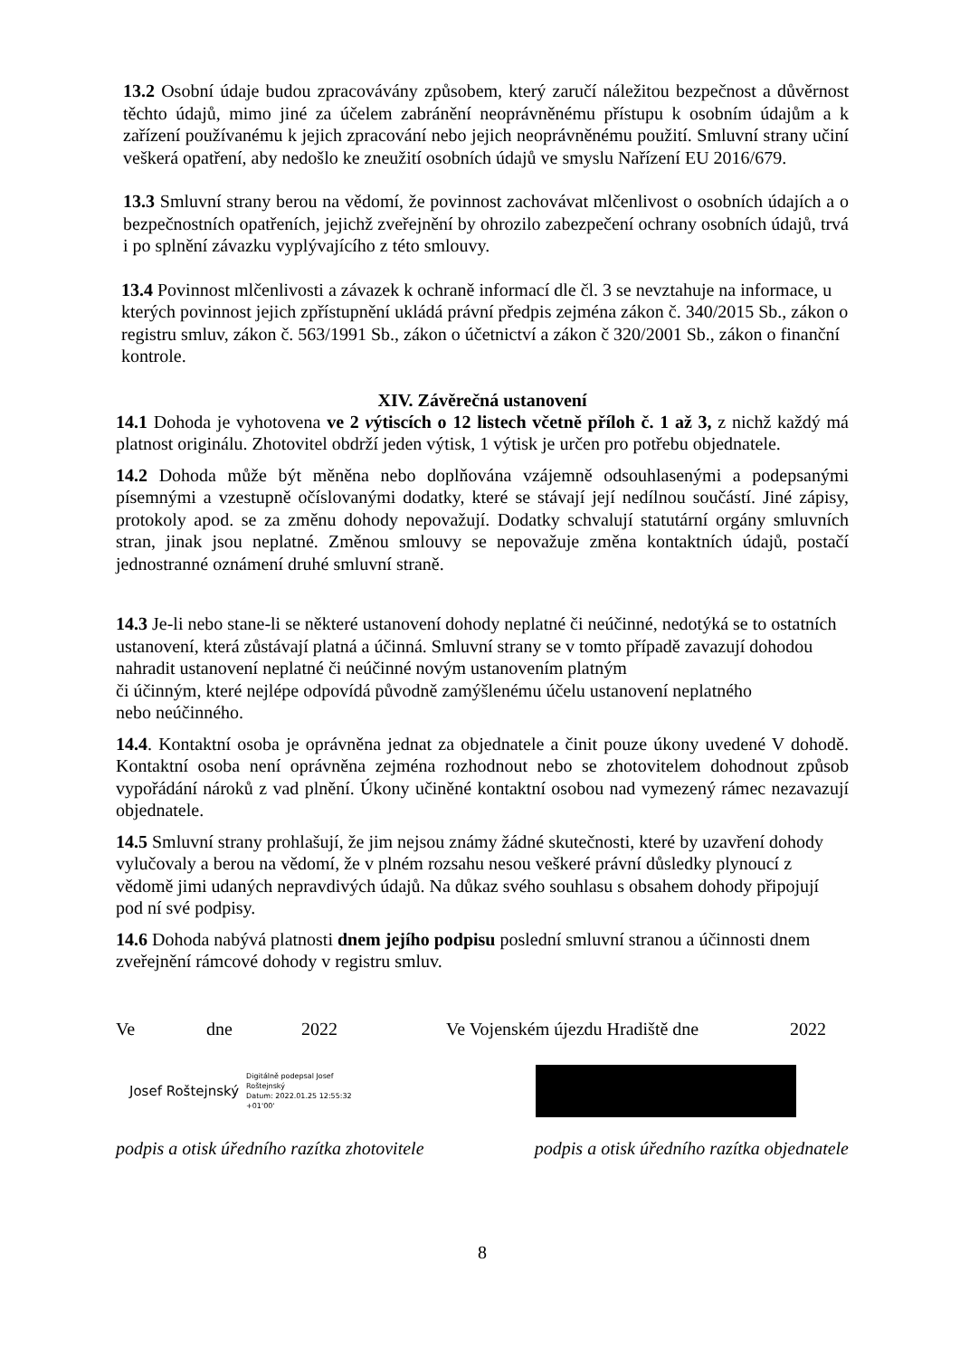13.2 Osobní údaje budou zpracovávány způsobem, který zaručí náležitou bezpečnost a důvěrnost těchto údajů, mimo jiné za účelem zabránění neoprávněnému přístupu k osobním údajům a k zařízení používanému k jejich zpracování nebo jejich neoprávněnému použití. Smluvní strany učiní veškerá opatření, aby nedošlo ke zneužití osobních údajů ve smyslu Nařízení EU 2016/679.
13.3 Smluvní strany berou na vědomí, že povinnost zachovávat mlčenlivost o osobních údajích a o bezpečnostních opatřeních, jejichž zveřejnění by ohrozilo zabezpečení ochrany osobních údajů, trvá i po splnění závazku vyplývajícího z této smlouvy.
13.4 Povinnost mlčenlivosti a závazek k ochraně informací dle čl. 3 se nevztahuje na informace, u kterých povinnost jejich zpřístupnění ukládá právní předpis zejména zákon č. 340/2015 Sb., zákon o registru smluv, zákon č. 563/1991 Sb., zákon o účetnictví a zákon č 320/2001 Sb., zákon o finanční kontrole.
XIV. Závěrečná ustanovení
14.1 Dohoda je vyhotovena ve 2 výtiscích o 12 listech včetně příloh č. 1 až 3, z nichž každý má platnost originálu. Zhotovitel obdrží jeden výtisk, 1 výtisk je určen pro potřebu objednatele.
14.2 Dohoda může být měněna nebo doplňována vzájemně odsouhlasenými a podepsanými písemnými a vzestupně očíslovanými dodatky, které se stávají její nedílnou součástí. Jiné zápisy, protokoly apod. se za změnu dohody nepovažují. Dodatky schvalují statutární orgány smluvních stran, jinak jsou neplatné. Změnou smlouvy se nepovažuje změna kontaktních údajů, postačí jednostranné oznámení druhé smluvní straně.
14.3 Je-li nebo stane-li se některé ustanovení dohody neplatné či neúčinné, nedotýká se to ostatních ustanovení, která zůstávají platná a účinná. Smluvní strany se v tomto případě zavazují dohodou nahradit ustanovení neplatné či neúčinné novým ustanovením platným
či účinným, které nejlépe odpovídá původně zamýšlenému účelu ustanovení neplatného
nebo neúčinného.
14.4. Kontaktní osoba je oprávněna jednat za objednatele a činit pouze úkony uvedené V dohodě. Kontaktní osoba není oprávněna zejména rozhodnout nebo se zhotovitelem dohodnout způsob vypořádání nároků z vad plnění. Úkony učiněné kontaktní osobou nad vymezený rámec nezavazují objednatele.
14.5 Smluvní strany prohlašují, že jim nejsou známy žádné skutečnosti, které by uzavření dohody vylučovaly a berou na vědomí, že v plném rozsahu nesou veškeré právní důsledky plynoucí z vědomě jimi udaných nepravdivých údajů. Na důkaz svého souhlasu s obsahem dohody připojují pod ní své podpisy.
14.6 Dohoda nabývá platnosti dnem jejího podpisu poslední smluvní stranou a účinnosti dnem zveřejnění rámcové dohody v registru smluv.
Ve dne 2022 Ve Vojenském újezdu Hradiště dne 2022
Josef Roštejnský Digitálně podepsal Josef
Roštejnský
Datum: 2022.01.25 12:55:32
+01'00'
podpis a otisk úředního razítka zhotovitele podpis a otisk úředního razítka objednatele
8